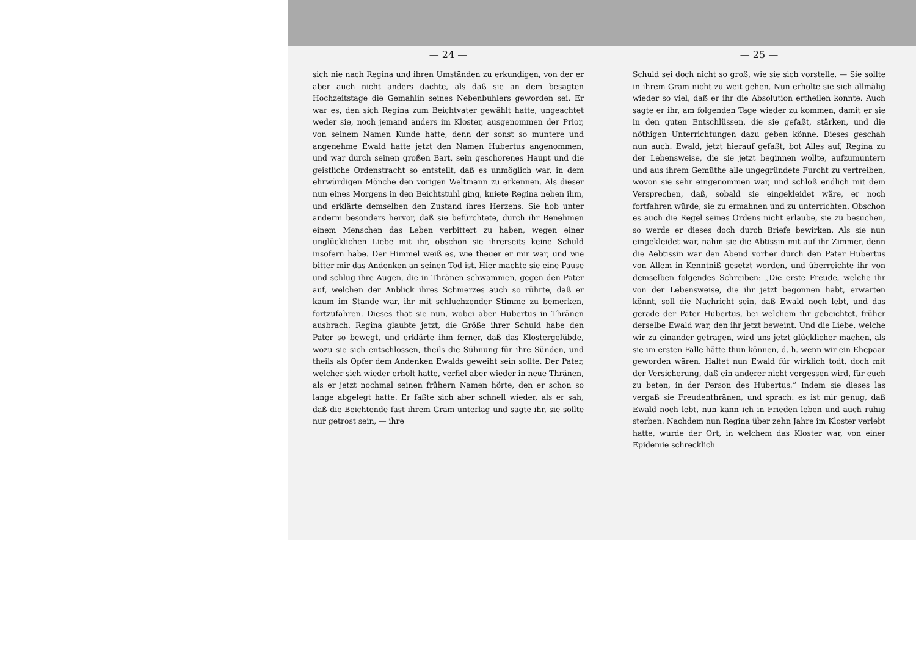— 24 —
sich nie nach Regina und ihren Umständen zu erkundigen, von der er aber auch nicht anders dachte, als daß sie an dem besagten Hochzeitstage die Gemahlin seines Nebenbuhlers geworden sei. Er war es, den sich Regina zum Beichtvater gewählt hatte, ungeachtet weder sie, noch jemand anders im Kloster, ausgenommen der Prior, von seinem Namen Kunde hatte, denn der sonst so muntere und angenehme Ewald hatte jetzt den Namen Hubertus angenommen, und war durch seinen großen Bart, sein geschorenes Haupt und die geistliche Ordenstracht so entstellt, daß es unmöglich war, in dem ehrwürdigen Mönche den vorigen Weltmann zu erkennen. Als dieser nun eines Morgens in den Beichtstuhl ging, kniete Regina neben ihm, und erklärte demselben den Zustand ihres Herzens. Sie hob unter anderm besonders hervor, daß sie befürchtete, durch ihr Benehmen einem Menschen das Leben verbittert zu haben, wegen einer unglücklichen Liebe mit ihr, obschon sie ihrerseits keine Schuld insofern habe. Der Himmel weiß es, wie theuer er mir war, und wie bitter mir das Andenken an seinen Tod ist. Hier machte sie eine Pause und schlug ihre Augen, die in Thränen schwammen, gegen den Pater auf, welchen der Anblick ihres Schmerzes auch so rührte, daß er kaum im Stande war, ihr mit schluchzender Stimme zu bemerken, fortzufahren. Dieses that sie nun, wobei aber Hubertus in Thränen ausbrach. Regina glaubte jetzt, die Größe ihrer Schuld habe den Pater so bewegt, und erklärte ihm ferner, daß das Klostergelübde, wozu sie sich entschlossen, theils die Sühnung für ihre Sünden, und theils als Opfer dem Andenken Ewalds geweiht sein sollte. Der Pater, welcher sich wieder erholt hatte, verfiel aber wieder in neue Thränen, als er jetzt nochmal seinen frühern Namen hörte, den er schon so lange abgelegt hatte. Er faßte sich aber schnell wieder, als er sah, daß die Beichtende fast ihrem Gram unterlag und sagte ihr, sie sollte nur getrost sein, — ihre
— 25 —
Schuld sei doch nicht so groß, wie sie sich vorstelle. — Sie sollte in ihrem Gram nicht zu weit gehen. Nun erholte sie sich allmälig wieder so viel, daß er ihr die Absolution ertheilen konnte. Auch sagte er ihr, am folgenden Tage wieder zu kommen, damit er sie in den guten Entschlüssen, die sie gefaßt, stärken, und die nöthigen Unterrichtungen dazu geben könne. Dieses geschah nun auch. Ewald, jetzt hierauf gefaßt, bot Alles auf, Regina zu der Lebensweise, die sie jetzt beginnen wollte, aufzumuntern und aus ihrem Gemüthe alle ungegründete Furcht zu vertreiben, wovon sie sehr eingenommen war, und schloß endlich mit dem Versprechen, daß, sobald sie eingekleidet wäre, er noch fortfahren würde, sie zu ermahnen und zu unterrichten. Obschon es auch die Regel seines Ordens nicht erlaube, sie zu besuchen, so werde er dieses doch durch Briefe bewirken. Als sie nun eingekleidet war, nahm sie die Abtissin mit auf ihr Zimmer, denn die Aebtissin war den Abend vorher durch den Pater Hubertus von Allem in Kenntniß gesetzt worden, und überreichte ihr von demselben folgendes Schreiben: „Die erste Freude, welche ihr von der Lebensweise, die ihr jetzt begonnen habt, erwarten könnt, soll die Nachricht sein, daß Ewald noch lebt, und das gerade der Pater Hubertus, bei welchem ihr gebeichtet, früher derselbe Ewald war, den ihr jetzt beweint. Und die Liebe, welche wir zu einander getragen, wird uns jetzt glücklicher machen, als sie im ersten Falle hätte thun können, d. h. wenn wir ein Ehepaar geworden wären. Haltet nun Ewald für wirklich todt, doch mit der Versicherung, daß ein anderer nicht vergessen wird, für euch zu beten, in der Person des Hubertus.“ Indem sie dieses las vergaß sie Freudenthränen, und sprach: es ist mir genug, daß Ewald noch lebt, nun kann ich in Frieden leben und auch ruhig sterben. Nachdem nun Regina über zehn Jahre im Kloster verlebt hatte, wurde der Ort, in welchem das Kloster war, von einer Epidemie schrecklich